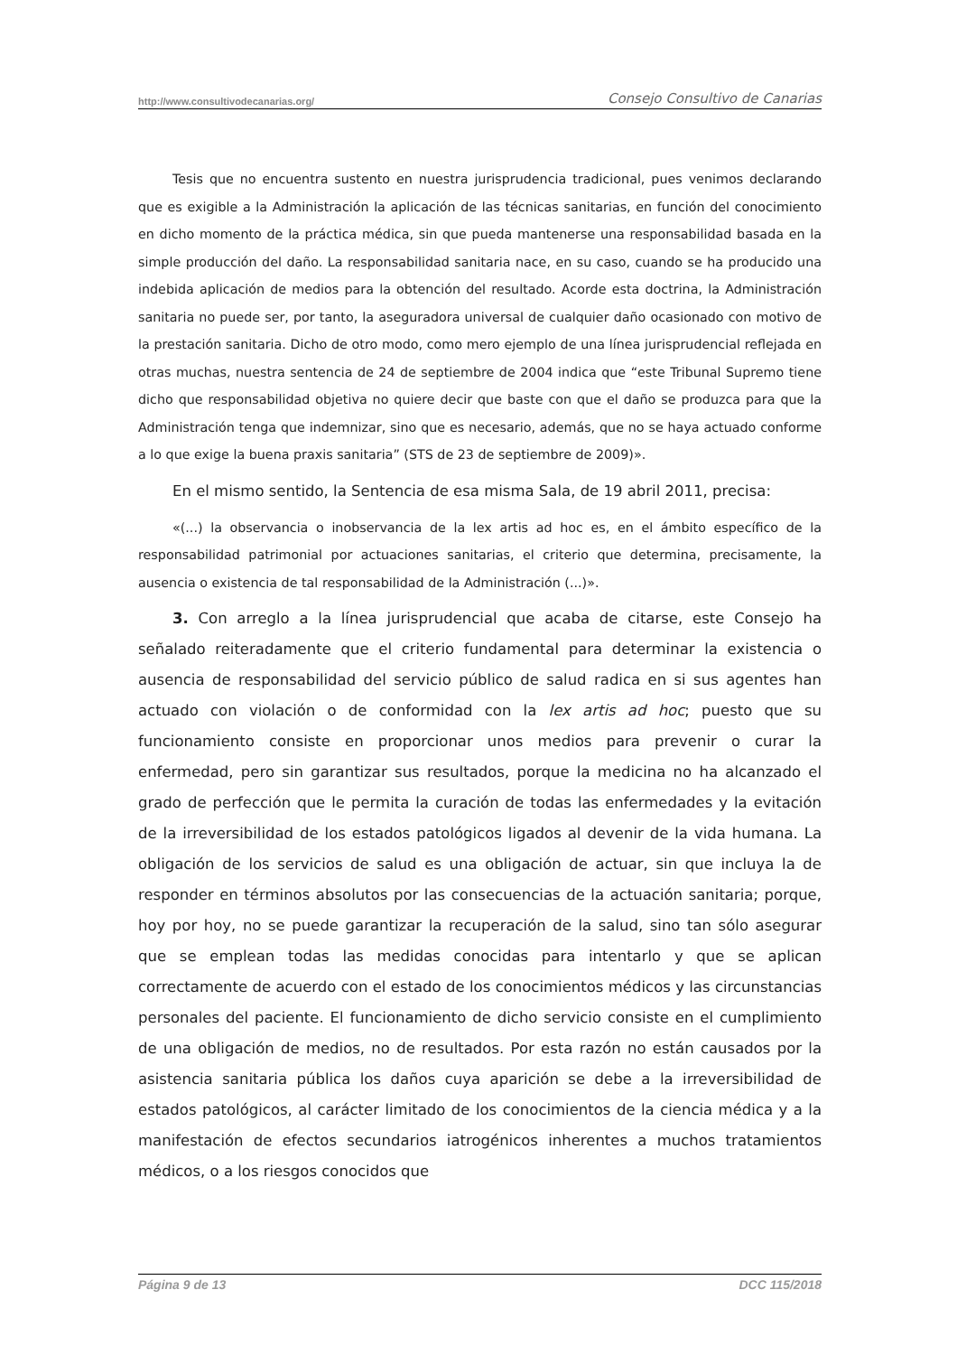http://www.consultivodecanarias.org/ Consejo Consultivo de Canarias
Tesis que no encuentra sustento en nuestra jurisprudencia tradicional, pues venimos declarando que es exigible a la Administración la aplicación de las técnicas sanitarias, en función del conocimiento en dicho momento de la práctica médica, sin que pueda mantenerse una responsabilidad basada en la simple producción del daño. La responsabilidad sanitaria nace, en su caso, cuando se ha producido una indebida aplicación de medios para la obtención del resultado. Acorde esta doctrina, la Administración sanitaria no puede ser, por tanto, la aseguradora universal de cualquier daño ocasionado con motivo de la prestación sanitaria. Dicho de otro modo, como mero ejemplo de una línea jurisprudencial reflejada en otras muchas, nuestra sentencia de 24 de septiembre de 2004 indica que “este Tribunal Supremo tiene dicho que responsabilidad objetiva no quiere decir que baste con que el daño se produzca para que la Administración tenga que indemnizar, sino que es necesario, además, que no se haya actuado conforme a lo que exige la buena praxis sanitaria” (STS de 23 de septiembre de 2009)».
En el mismo sentido, la Sentencia de esa misma Sala, de 19 abril 2011, precisa:
«(...) la observancia o inobservancia de la lex artis ad hoc es, en el ámbito específico de la responsabilidad patrimonial por actuaciones sanitarias, el criterio que determina, precisamente, la ausencia o existencia de tal responsabilidad de la Administración (...)».
3. Con arreglo a la línea jurisprudencial que acaba de citarse, este Consejo ha señalado reiteradamente que el criterio fundamental para determinar la existencia o ausencia de responsabilidad del servicio público de salud radica en si sus agentes han actuado con violación o de conformidad con la lex artis ad hoc; puesto que su funcionamiento consiste en proporcionar unos medios para prevenir o curar la enfermedad, pero sin garantizar sus resultados, porque la medicina no ha alcanzado el grado de perfección que le permita la curación de todas las enfermedades y la evitación de la irreversibilidad de los estados patológicos ligados al devenir de la vida humana. La obligación de los servicios de salud es una obligación de actuar, sin que incluya la de responder en términos absolutos por las consecuencias de la actuación sanitaria; porque, hoy por hoy, no se puede garantizar la recuperación de la salud, sino tan sólo asegurar que se emplean todas las medidas conocidas para intentarlo y que se aplican correctamente de acuerdo con el estado de los conocimientos médicos y las circunstancias personales del paciente. El funcionamiento de dicho servicio consiste en el cumplimiento de una obligación de medios, no de resultados. Por esta razón no están causados por la asistencia sanitaria pública los daños cuya aparición se debe a la irreversibilidad de estados patológicos, al carácter limitado de los conocimientos de la ciencia médica y a la manifestación de efectos secundarios iatrogénicos inherentes a muchos tratamientos médicos, o a los riesgos conocidos que
Página 9 de 13 DCC 115/2018